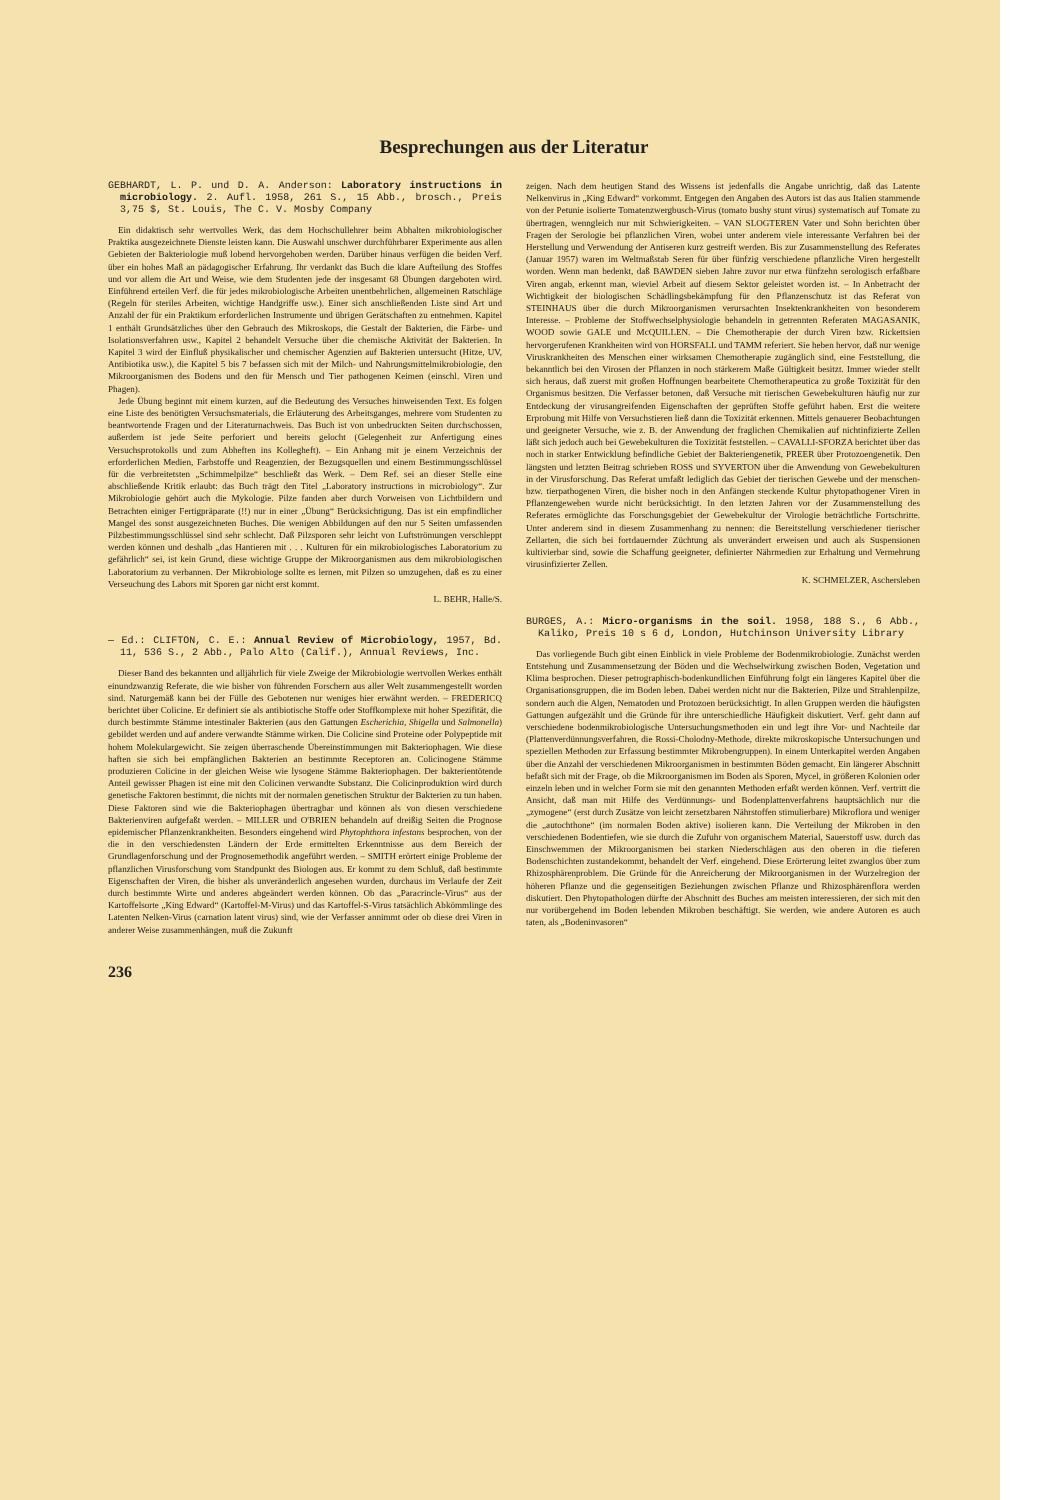Besprechungen aus der Literatur
GEBHARDT, L. P. und D. A. Anderson: Laboratory instructions in microbiology. 2. Aufl. 1958, 261 S., 15 Abb., brosch., Preis 3,75 $, St. Louis, The C. V. Mosby Company
Ein didaktisch sehr wertvolles Werk, das dem Hochschullehrer beim Abhalten mikrobiologischer Praktika ausgezeichnete Dienste leisten kann. Die Auswahl unschwer durchführbarer Experimente aus allen Gebieten der Bakteriologie muß lobend hervorgehoben werden. Darüber hinaus verfügen die beiden Verf. über ein hohes Maß an pädagogischer Erfahrung. Ihr verdankt das Buch die klare Aufteilung des Stoffes und vor allem die Art und Weise, wie dem Studenten jede der insgesamt 68 Übungen dargeboten wird. Einführend erteilen Verf. die für jedes mikrobiologische Arbeiten unentbehrlichen, allgemeinen Ratschläge (Regeln für steriles Arbeiten, wichtige Handgriffe usw.). Einer sich anschließenden Liste sind Art und Anzahl der für ein Praktikum erforderlichen Instrumente und übrigen Gerätschaften zu entnehmen. Kapitel 1 enthält Grundsätzliches über den Gebrauch des Mikroskops, die Gestalt der Bakterien, die Färbe- und Isolationsverfahren usw., Kapitel 2 behandelt Versuche über die chemische Aktivität der Bakterien. In Kapitel 3 wird der Einfluß physikalischer und chemischer Agenzien auf Bakterien untersucht (Hitze, UV, Antibiotika usw.), die Kapitel 5 bis 7 befassen sich mit der Milch- und Nahrungsmittelmikrobiologie, den Mikroorganismen des Bodens und den für Mensch und Tier pathogenen Keimen (einschl. Viren und Phagen).
Jede Übung beginnt mit einem kurzen, auf die Bedeutung des Versuches hinweisenden Text. Es folgen eine Liste des benötigten Versuchsmaterials, die Erläuterung des Arbeitsganges, mehrere vom Studenten zu beantwortende Fragen und der Literaturnachweis. Das Buch ist von unbedruckten Seiten durchschossen, außerdem ist jede Seite perforiert und bereits gelocht (Gelegenheit zur Anfertigung eines Versuchsprotokolls und zum Abheften ins Kollegheft). – Ein Anhang mit je einem Verzeichnis der erforderlichen Medien, Farbstoffe und Reagenzien, der Bezugsquellen und einem Bestimmungsschlüssel für die verbreitetsten „Schimmelpilze“ beschließt das Werk. – Dem Ref. sei an dieser Stelle eine abschließende Kritik erlaubt: das Buch trägt den Titel „Laboratory instructions in microbiology“. Zur Mikrobiologie gehört auch die Mykologie. Pilze fanden aber durch Vorweisen von Lichtbildern und Betrachten einiger Fertigpräparate (!!) nur in einer „Übung“ Berücksichtigung. Das ist ein empfindlicher Mangel des sonst ausgezeichneten Buches. Die wenigen Abbildungen auf den nur 5 Seiten umfassenden Pilzbestimmungsschlüssel sind sehr schlecht. Daß Pilzsporen sehr leicht von Luftströmungen verschleppt werden können und deshalb „das Hantieren mit . . . Kulturen für ein mikrobiologisches Laboratorium zu gefährlich“ sei, ist kein Grund, diese wichtige Gruppe der Mikroorganismen aus dem mikrobiologischen Laboratorium zu verbannen. Der Mikrobiologe sollte es lernen, mit Pilzen so umzugehen, daß es zu einer Verseuchung des Labors mit Sporen gar nicht erst kommt.
L. BEHR, Halle/S.
— Ed.: CLIFTON, C. E.: Annual Review of Microbiology, 1957, Bd. 11, 536 S., 2 Abb., Palo Alto (Calif.), Annual Reviews, Inc.
Dieser Band des bekannten und alljährlich für viele Zweige der Mikrobiologie wertvollen Werkes enthält einundzwanzig Referate, die wie bisher von führenden Forschern aus aller Welt zusammengestellt worden sind. Naturgemäß kann bei der Fülle des Gebotenen nur weniges hier erwähnt werden. – FREDERICQ berichtet über Colicine. Er definiert sie als antibiotische Stoffe oder Stoffkomplexe mit hoher Spezifität, die durch bestimmte Stämme intestinaler Bakterien (aus den Gattungen Escherichia, Shigella und Salmonella) gebildet werden und auf andere verwandte Stämme wirken. Die Colicine sind Proteine oder Polypeptide mit hohem Molekulargewicht. Sie zeigen überraschende Übereinstimmungen mit Bakteriophagen. Wie diese haften sie sich bei empfänglichen Bakterien an bestimmte Receptoren an. Colicinogene Stämme produzieren Colicine in der gleichen Weise wie lysogene Stämme Bakteriophagen. Der bakterientötende Anteil gewisser Phagen ist eine mit den Colicinen verwandte Substanz. Die Colicinproduktion wird durch genetische Faktoren bestimmt, die nichts mit der normalen genetischen Struktur der Bakterien zu tun haben. Diese Faktoren sind wie die Bakteriophagen übertragbar und können als von diesen verschiedene Bakterienviren aufgefaßt werden. – MILLER und O'BRIEN behandeln auf dreißig Seiten die Prognose epidemischer Pflanzenkrankheiten. Besonders eingehend wird Phytophthora infestans besprochen, von der die in den verschiedensten Ländern der Erde ermittelten Erkenntnisse aus dem Bereich der Grundlagenforschung und der Prognosemethodik angeführt werden. – SMITH erörtert einige Probleme der pflanzlichen Virusforschung vom Standpunkt des Biologen aus. Er kommt zu dem Schluß, daß bestimmte Eigenschaften der Viren, die bisher als unveränderlich angesehen wurden, durchaus im Verlaufe der Zeit durch bestimmte Wirte und anderes abgeändert werden können. Ob das „Paracrincle-Virus“ aus der Kartoffelsorte „King Edward“ (Kartoffel-M-Virus) und das Kartoffel-S-Virus tatsächlich Abkömmlinge des Latenten Nelken-Virus (carnation latent virus) sind, wie der Verfasser annimmt oder ob diese drei Viren in anderer Weise zusammenhängen, muß die Zukunft
236
zeigen. Nach dem heutigen Stand des Wissens ist jedenfalls die Angabe unrichtig, daß das Latente Nelkenvirus in „King Edward“ vorkommt. Entgegen den Angaben des Autors ist das aus Italien stammende von der Petunie isolierte Tomatenzwergbusch-Virus (tomato bushy stunt virus) systematisch auf Tomate zu übertragen, wenngleich nur mit Schwierigkeiten. – VAN SLOGTEREN Vater und Sohn berichten über Fragen der Serologie bei pflanzlichen Viren, wobei unter anderem viele interessante Verfahren bei der Herstellung und Verwendung der Antiseren kurz gestreift werden. Bis zur Zusammenstellung des Referates (Januar 1957) waren im Weltmaßstab Seren für über fünfzig verschiedene pflanzliche Viren hergestellt worden. Wenn man bedenkt, daß BAWDEN sieben Jahre zuvor nur etwa fünfzehn serologisch erfaßbare Viren angab, erkennt man, wieviel Arbeit auf diesem Sektor geleistet worden ist. – In Anbetracht der Wichtigkeit der biologischen Schädlingsbekämpfung für den Pflanzenschutz ist das Referat von STEINHAUS über die durch Mikroorganismen verursachten Insektenkrankheiten von besonderem Interesse. – Probleme der Stoffwechselphysiologie behandeln in getrennten Referaten MAGASANIK, WOOD sowie GALE und McQUILLEN. – Die Chemotherapie der durch Viren bzw. Rickettsien hervorgerufenen Krankheiten wird von HORSFALL und TAMM referiert. Sie heben hervor, daß nur wenige Viruskrankheiten des Menschen einer wirksamen Chemotherapie zugänglich sind, eine Feststellung, die bekanntlich bei den Virosen der Pflanzen in noch stärkerem Maße Gültigkeit besitzt. Immer wieder stellt sich heraus, daß zuerst mit großen Hoffnungen bearbeitete Chemotherapeutica zu große Toxizität für den Organismus besitzen. Die Verfasser betonen, daß Versuche mit tierischen Gewebekulturen häufig nur zur Entdeckung der virusangreifenden Eigenschaften der geprüften Stoffe geführt haben. Erst die weitere Erprobung mit Hilfe von Versuchstieren ließ dann die Toxizität erkennen. Mittels genauerer Beobachtungen und geeigneter Versuche, wie z. B. der Anwendung der fraglichen Chemikalien auf nichtinfizierte Zellen läßt sich jedoch auch bei Gewebekulturen die Toxizität feststellen. – CAVALLI-SFORZA berichtet über das noch in starker Entwicklung befindliche Gebiet der Bakteriengenetik, PREER über Protozoengenetik. Den längsten und letzten Beitrag schrieben ROSS und SYVERTON über die Anwendung von Gewebekulturen in der Virusforschung. Das Referat umfaßt lediglich das Gebiet der tierischen Gewebe und der menschen- bzw. tierpathogenen Viren, die bisher noch in den Anfängen steckende Kultur phytopathogener Viren in Pflanzengeweben wurde nicht berücksichtigt. In den letzten Jahren vor der Zusammenstellung des Referates ermöglichte das Forschungsgebiet der Gewebekultur der Virologie beträchtliche Fortschritte. Unter anderem sind in diesem Zusammenhang zu nennen: die Bereitstellung verschiedener tierischer Zellarten, die sich bei fortdauernder Züchtung als unverändert erweisen und auch als Suspensionen kultivierbar sind, sowie die Schaffung geeigneter, definierter Nährmedien zur Erhaltung und Vermehrung virusinfizierter Zellen.
K. SCHMELZER, Aschersleben
BURGES, A.: Micro-organisms in the soil. 1958, 188 S., 6 Abb., Kaliko, Preis 10 s 6 d, London, Hutchinson University Library
Das vorliegende Buch gibt einen Einblick in viele Probleme der Bodenmikrobiologie. Zunächst werden Entstehung und Zusammensetzung der Böden und die Wechselwirkung zwischen Boden, Vegetation und Klima besprochen. Dieser petrographisch-bodenkundlichen Einführung folgt ein längeres Kapitel über die Organisationsgruppen, die im Boden leben. Dabei werden nicht nur die Bakterien, Pilze und Strahlenpilze, sondern auch die Algen, Nematoden und Protozoen berücksichtigt. In allen Gruppen werden die häufigsten Gattungen aufgezählt und die Gründe für ihre unterschiedliche Häufigkeit diskutiert. Verf. geht dann auf verschiedene bodenmikrobiologische Untersuchungsmethoden ein und legt ihre Vor- und Nachteile dar (Plattenverdünnungsverfahren, die Rossi-Cholodny-Methode, direkte mikroskopische Untersuchungen und speziellen Methoden zur Erfassung bestimmter Mikrobengruppen). In einem Unterkapitel werden Angaben über die Anzahl der verschiedenen Mikroorganismen in bestimmten Böden gemacht. Ein längerer Abschnitt befaßt sich mit der Frage, ob die Mikroorganismen im Boden als Sporen, Mycel, in größeren Kolonien oder einzeln leben und in welcher Form sie mit den genannten Methoden erfaßt werden können. Verf. vertritt die Ansicht, daß man mit Hilfe des Verdünnungs- und Bodenplattenverfahrens hauptsächlich nur die „zymogene“ (erst durch Zusätze von leicht zersetzbaren Nährstoffen stimulierbare) Mikroflora und weniger die „autochthone“ (im normalen Boden aktive) isolieren kann. Die Verteilung der Mikroben in den verschiedenen Bodentiefen, wie sie durch die Zufuhr von organischem Material, Sauerstoff usw. durch das Einschwemmen der Mikroorganismen bei starken Niederschlägen aus den oberen in die tieferen Bodenschichten zustandekommt, behandelt der Verf. eingehend. Diese Erörterung leitet zwanglos über zum Rhizosphärenproblem. Die Gründe für die Anreicherung der Mikroorganismen in der Wurzelregion der höheren Pflanze und die gegenseitigen Beziehungen zwischen Pflanze und Rhizosphärenflora werden diskutiert. Den Phytopathologen dürfte der Abschnitt des Buches am meisten interessieren, der sich mit den nur vorübergehend im Boden lebenden Mikroben beschäftigt. Sie werden, wie andere Autoren es auch taten, als „Bodeninvasoren“